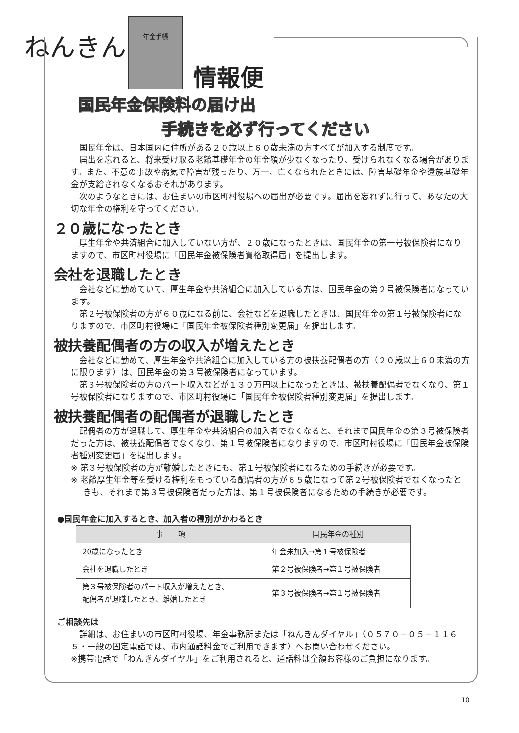ねんきん
年金手帳
情報便
国民年金保険料の届け出
手続きを必ず行ってください
国民年金は、日本国内に住所がある２０歳以上６０歳未満の方すべてが加入する制度です。
届出を忘れると、将来受け取る老齢基礎年金の年金額が少なくなったり、受けられなくなる場合があります。また、不意の事故や病気で障害が残ったり、万一、亡くなられたときには、障害基礎年金や遺族基礎年金が支給されなくなるおそれがあります。
次のようなときには、お住まいの市区町村役場への届出が必要です。届出を忘れずに行って、あなたの大切な年金の権利を守ってください。
２０歳になったとき
厚生年金や共済組合に加入していない方が、２０歳になったときは、国民年金の第一号被保険者になりますので、市区町村役場に「国民年金被保険者資格取得届」を提出します。
会社を退職したとき
会社などに勤めていて、厚生年金や共済組合に加入している方は、国民年金の第２号被保険者になっています。
第２号被保険者の方が６０歳になる前に、会社などを退職したときは、国民年金の第１号被保険者になりますので、市区町村役場に「国民年金被保険者種別変更届」を提出します。
被扶養配偶者の方の収入が増えたとき
会社などに勤めて、厚生年金や共済組合に加入している方の被扶養配偶者の方（２０歳以上６０未満の方に限ります）は、国民年金の第３号被保険者になっています。
第３号被保険者の方のパート収入などが１３０万円以上になったときは、被扶養配偶者でなくなり、第１号被保険者になりますので、市区町村役場に「国民年金被保険者種別変更届」を提出します。
被扶養配偶者の配偶者が退職したとき
配偶者の方が退職して、厚生年金や共済組合の加入者でなくなると、それまで国民年金の第３号被保険者だった方は、被扶養配偶者でなくなり、第１号被保険者になりますので、市区町村役場に「国民年金被保険者種別変更届」を提出します。
※ 第３号被保険者の方が離婚したときにも、第１号被保険者になるための手続きが必要です。
※ 老齢厚生年金等を受ける権利をもっている配偶者の方が６５歳になって第２号被保険者でなくなったときも、それまで第３号被保険者だった方は、第１号被保険者になるための手続きが必要です。
●国民年金に加入するとき、加入者の種別がかわるとき
| 事 項 | 国民年金の種別 |
| --- | --- |
| 20歳になったとき | 年金未加入→第１号被保険者 |
| 会社を退職したとき | 第２号被保険者→第１号被保険者 |
| 第３号被保険者のパート収入が増えたとき、 配偶者が退職したとき、離婚したとき | 第３号被保険者→第１号被保険者 |
ご相談先は
詳細は、お住まいの市区町村役場、年金事務所または「ねんきんダイヤル」（０５７０－０５－１１６５・一般の固定電話では、市内通話料金でご利用できます）へお問い合わせください。
※携帯電話で「ねんきんダイヤル」をご利用されると、通話料は全額お客様のご負担になります。
10